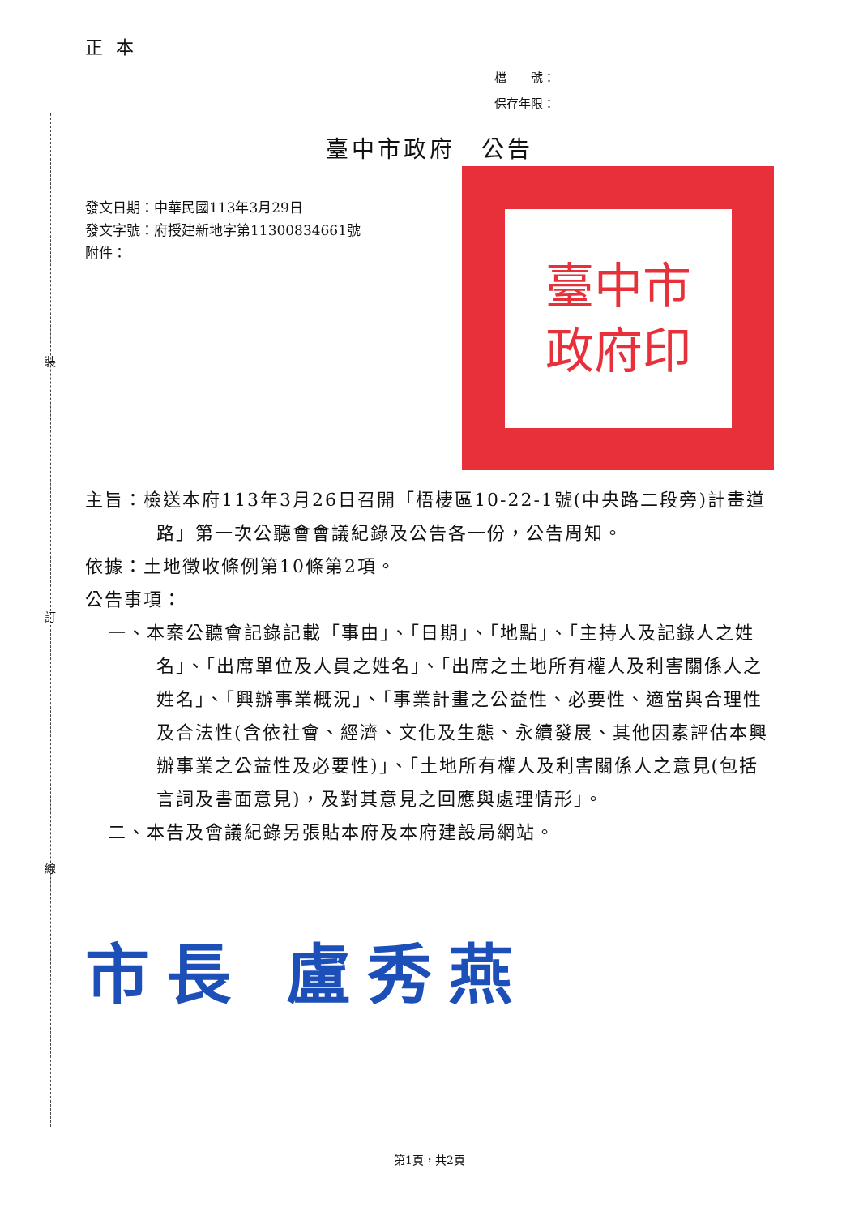裝
訂
線
正本
檔　　號：
保存年限：
臺中市政府　公告
發文日期：中華民國113年3月29日
發文字號：府授建新地字第11300834661號
附件：
臺中市
政府印
主旨：檢送本府113年3月26日召開「梧棲區10-22-1號(中央路二段旁)計畫道路」第一次公聽會會議紀錄及公告各一份，公告周知。
依據：土地徵收條例第10條第2項。
公告事項：
一、本案公聽會記錄記載「事由」、「日期」、「地點」、「主持人及記錄人之姓名」、「出席單位及人員之姓名」、「出席之土地所有權人及利害關係人之姓名」、「興辦事業概況」、「事業計畫之公益性、必要性、適當與合理性及合法性(含依社會、經濟、文化及生態、永續發展、其他因素評估本興辦事業之公益性及必要性)」、「土地所有權人及利害關係人之意見(包括言詞及書面意見)，及對其意見之回應與處理情形」。
二、本告及會議紀錄另張貼本府及本府建設局網站。
市長 盧秀燕
第1頁，共2頁